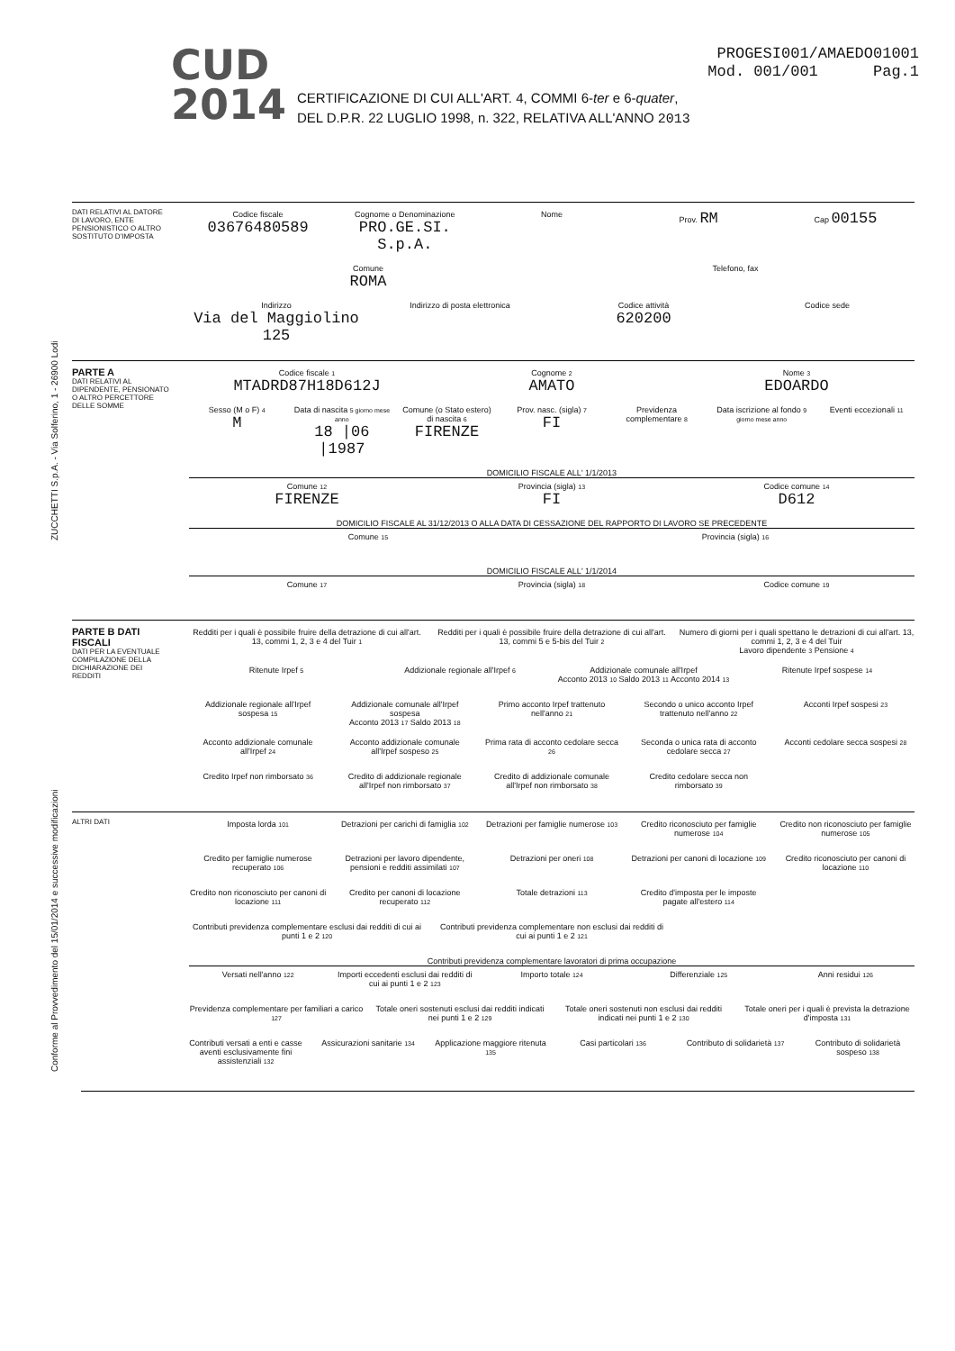CUD
2014
CERTIFICAZIONE DI CUI ALL'ART. 4, COMMI 6-ter e 6-quater,
DEL D.P.R. 22 LUGLIO 1998, n. 322, RELATIVA ALL'ANNO 2013
PROGESI001/AMAEDO01001
Mod. 001/001 Pag.1
ZUCCHETTI S.p.A. - Via Solferino, 1 - 26900 Lodi
Conforme al Provvedimento del 15/01/2014 e successive modificazioni
DATI RELATIVI AL DATORE DI LAVORO, ENTE PENSIONISTICO O ALTRO SOSTITUTO D'IMPOSTA
Codice fiscale
03676480589
Cognome o Denominazione
PRO.GE.SI. S.p.A.
Nome
Prov. RM
Cap 00155
Comune
ROMA
Telefono, fax
Indirizzo
Via del Maggiolino 125
Indirizzo di posta elettronica
Codice attività
620200
Codice sede
PARTE A
DATI RELATIVI AL DIPENDENTE, PENSIONATO O ALTRO PERCETTORE DELLE SOMME
Codice fiscale 1
MTADRD87H18D612J
Cognome 2
AMATO
Nome 3
EDOARDO
Sesso (M o F) 4
M
Data di nascita 5 giorno mese anno
18 |06 |1987
Comune (o Stato estero) di nascita 6
FIRENZE
Prov. nasc. (sigla) 7
FI
Previdenza complementare 8
Data iscrizione al fondo 9 giorno mese anno
Eventi eccezionali 11
DOMICILIO FISCALE ALL' 1/1/2013
Comune 12
FIRENZE
Provincia (sigla) 13
FI
Codice comune 14
D612
DOMICILIO FISCALE AL 31/12/2013 O ALLA DATA DI CESSAZIONE DEL RAPPORTO DI LAVORO SE PRECEDENTE
Comune 15
Provincia (sigla) 16
DOMICILIO FISCALE ALL' 1/1/2014
Comune 17
Provincia (sigla) 18
Codice comune 19
PARTE B DATI FISCALI
DATI PER LA EVENTUALE COMPILAZIONE DELLA DICHIARAZIONE DEI REDDITI
Redditi per i quali è possibile fruire della detrazione di cui all'art. 13, commi 1, 2, 3 e 4 del Tuir 1
Redditi per i quali è possibile fruire della detrazione di cui all'art. 13, commi 5 e 5-bis del Tuir 2
Numero di giorni per i quali spettano le detrazioni di cui all'art. 13, commi 1, 2, 3 e 4 del Tuir
Lavoro dipendente 3 Pensione 4
Ritenute Irpef 5
Addizionale regionale all'Irpef 6
Addizionale comunale all'Irpef
Acconto 2013 10 Saldo 2013 11 Acconto 2014 13
Ritenute Irpef sospese 14
Addizionale regionale all'Irpef sospesa 15
Addizionale comunale all'Irpef sospesa
Acconto 2013 17 Saldo 2013 18
Primo acconto Irpef trattenuto nell'anno 21
Secondo o unico acconto Irpef trattenuto nell'anno 22
Acconti Irpef sospesi 23
Acconto addizionale comunale all'Irpef 24
Acconto addizionale comunale all'Irpef sospeso 25
Prima rata di acconto cedolare secca 26
Seconda o unica rata di acconto cedolare secca 27
Acconti cedolare secca sospesi 28
Credito Irpef non rimborsato 36
Credito di addizionale regionale all'Irpef non rimborsato 37
Credito di addizionale comunale all'Irpef non rimborsato 38
Credito cedolare secca non rimborsato 39
ALTRI DATI Imposta lorda 101
Detrazioni per carichi di famiglia 102
Detrazioni per famiglie numerose 103
Credito riconosciuto per famiglie numerose 104
Credito non riconosciuto per famiglie numerose 105
Credito per famiglie numerose recuperato 106
Detrazioni per lavoro dipendente, pensioni e redditi assimilati 107
Detrazioni per oneri 108
Detrazioni per canoni di locazione 109
Credito riconosciuto per canoni di locazione 110
Credito non riconosciuto per canoni di locazione 111
Credito per canoni di locazione recuperato 112
Totale detrazioni 113
Credito d'imposta per le imposte pagate all'estero 114
Contributi previdenza complementare esclusi dai redditi di cui ai punti 1 e 2 120
Contributi previdenza complementare non esclusi dai redditi di cui ai punti 1 e 2 121
Contributi previdenza complementare lavoratori di prima occupazione
Versati nell'anno 122
Importi eccedenti esclusi dai redditi di cui ai punti 1 e 2 123
Importo totale 124
Differenziale 125
Anni residui 126
Previdenza complementare per familiari a carico 127
Totale oneri sostenuti esclusi dai redditi indicati nei punti 1 e 2 129
Totale oneri sostenuti non esclusi dai redditi indicati nei punti 1 e 2 130
Totale oneri per i quali è prevista la detrazione d'imposta 131
Contributi versati a enti e casse aventi esclusivamente fini assistenziali 132
Assicurazioni sanitarie 134
Applicazione maggiore ritenuta 135
Casi particolari 136
Contributo di solidarietà 137
Contributo di solidarietà sospeso 138